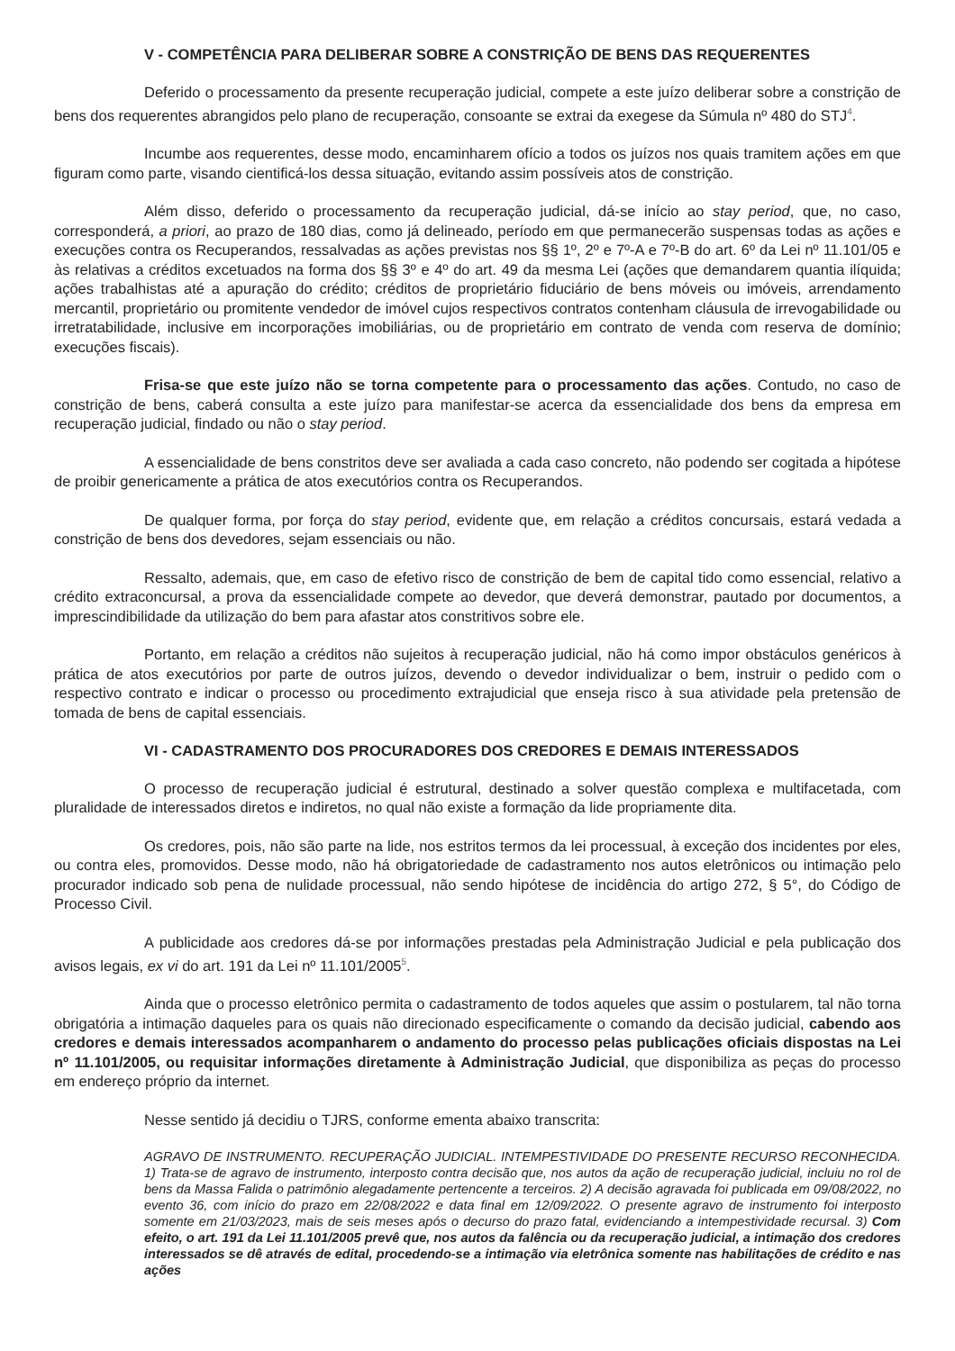V - COMPETÊNCIA PARA DELIBERAR SOBRE A CONSTRIÇÃO DE BENS DAS REQUERENTES
Deferido o processamento da presente recuperação judicial, compete a este juízo deliberar sobre a constrição de bens dos requerentes abrangidos pelo plano de recuperação, consoante se extrai da exegese da Súmula nº 480 do STJ<sup>4</sup>.
Incumbe aos requerentes, desse modo, encaminharem ofício a todos os juízos nos quais tramitem ações em que figuram como parte, visando cientificá-los dessa situação, evitando assim possíveis atos de constrição.
Além disso, deferido o processamento da recuperação judicial, dá-se início ao stay period, que, no caso, corresponderá, a priori, ao prazo de 180 dias, como já delineado, período em que permanecerão suspensas todas as ações e execuções contra os Recuperandos, ressalvadas as ações previstas nos §§ 1º, 2º e 7º-A e 7º-B do art. 6º da Lei nº 11.101/05 e às relativas a créditos excetuados na forma dos §§ 3º e 4º do art. 49 da mesma Lei (ações que demandarem quantia ilíquida; ações trabalhistas até a apuração do crédito; créditos de proprietário fiduciário de bens móveis ou imóveis, arrendamento mercantil, proprietário ou promitente vendedor de imóvel cujos respectivos contratos contenham cláusula de irrevogabilidade ou irretratabilidade, inclusive em incorporações imobiliárias, ou de proprietário em contrato de venda com reserva de domínio; execuções fiscais).
Frisa-se que este juízo não se torna competente para o processamento das ações. Contudo, no caso de constrição de bens, caberá consulta a este juízo para manifestar-se acerca da essencialidade dos bens da empresa em recuperação judicial, findado ou não o stay period.
A essencialidade de bens constritos deve ser avaliada a cada caso concreto, não podendo ser cogitada a hipótese de proibir genericamente a prática de atos executórios contra os Recuperandos.
De qualquer forma, por força do stay period, evidente que, em relação a créditos concursais, estará vedada a constrição de bens dos devedores, sejam essenciais ou não.
Ressalto, ademais, que, em caso de efetivo risco de constrição de bem de capital tido como essencial, relativo a crédito extraconcursal, a prova da essencialidade compete ao devedor, que deverá demonstrar, pautado por documentos, a imprescindibilidade da utilização do bem para afastar atos constritivos sobre ele.
Portanto, em relação a créditos não sujeitos à recuperação judicial, não há como impor obstáculos genéricos à prática de atos executórios por parte de outros juízos, devendo o devedor individualizar o bem, instruir o pedido com o respectivo contrato e indicar o processo ou procedimento extrajudicial que enseja risco à sua atividade pela pretensão de tomada de bens de capital essenciais.
VI - CADASTRAMENTO DOS PROCURADORES DOS CREDORES E DEMAIS INTERESSADOS
O processo de recuperação judicial é estrutural, destinado a solver questão complexa e multifacetada, com pluralidade de interessados diretos e indiretos, no qual não existe a formação da lide propriamente dita.
Os credores, pois, não são parte na lide, nos estritos termos da lei processual, à exceção dos incidentes por eles, ou contra eles, promovidos. Desse modo, não há obrigatoriedade de cadastramento nos autos eletrônicos ou intimação pelo procurador indicado sob pena de nulidade processual, não sendo hipótese de incidência do artigo 272, § 5°, do Código de Processo Civil.
A publicidade aos credores dá-se por informações prestadas pela Administração Judicial e pela publicação dos avisos legais, ex vi do art. 191 da Lei nº 11.101/2005<sup>5</sup>.
Ainda que o processo eletrônico permita o cadastramento de todos aqueles que assim o postularem, tal não torna obrigatória a intimação daqueles para os quais não direcionado especificamente o comando da decisão judicial, cabendo aos credores e demais interessados acompanharem o andamento do processo pelas publicações oficiais dispostas na Lei nº 11.101/2005, ou requisitar informações diretamente à Administração Judicial, que disponibiliza as peças do processo em endereço próprio da internet.
Nesse sentido já decidiu o TJRS, conforme ementa abaixo transcrita:
AGRAVO DE INSTRUMENTO. RECUPERAÇÃO JUDICIAL. INTEMPESTIVIDADE DO PRESENTE RECURSO RECONHECIDA. 1) Trata-se de agravo de instrumento, interposto contra decisão que, nos autos da ação de recuperação judicial, incluiu no rol de bens da Massa Falida o patrimônio alegadamente pertencente a terceiros. 2) A decisão agravada foi publicada em 09/08/2022, no evento 36, com início do prazo em 22/08/2022 e data final em 12/09/2022. O presente agravo de instrumento foi interposto somente em 21/03/2023, mais de seis meses após o decurso do prazo fatal, evidenciando a intempestividade recursal. 3) Com efeito, o art. 191 da Lei 11.101/2005 prevê que, nos autos da falência ou da recuperação judicial, a intimação dos credores interessados se dê através de edital, procedendo-se a intimação via eletrônica somente nas habilitações de crédito e nas ações